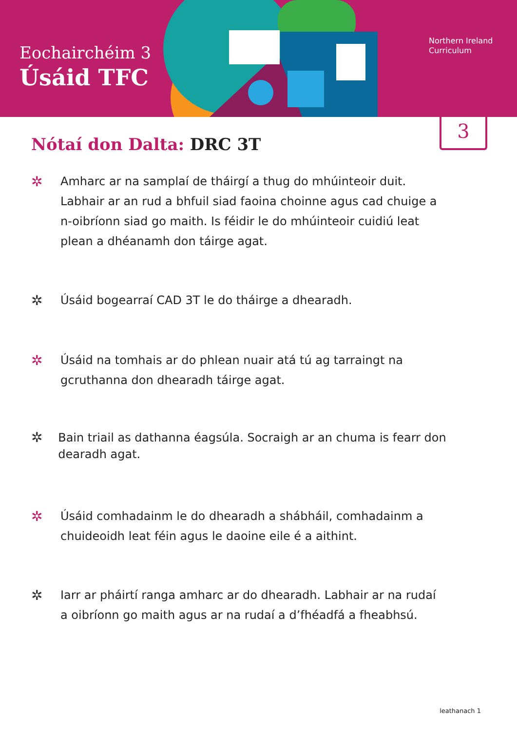Eochairchéim 3
Úsáid TFC
Northern Ireland
Curriculum
3
Nótaí don Dalta: DRC 3T
✲
Amharc ar na samplaí de tháirgí a thug do mhúinteoir duit.
Labhair ar an rud a bhfuil siad faoina choinne agus cad chuige a
n-oibríonn siad go maith. Is féidir le do mhúinteoir cuidiú leat
plean a dhéanamh don táirge agat.
✲
Úsáid bogearraí CAD 3T le do tháirge a dhearadh.
✲
Úsáid na tomhais ar do phlean nuair atá tú ag tarraingt na
gcruthanna don dhearadh táirge agat.
✲
Bain triail as dathanna éagsúla. Socraigh ar an chuma is fearr don dearadh agat.
✲
Úsáid comhadainm le do dhearadh a shábháil, comhadainm a
chuideoidh leat féin agus le daoine eile é a aithint.
✲
Iarr ar pháirtí ranga amharc ar do dhearadh. Labhair ar na rudaí
a oibríonn go maith agus ar na rudaí a d’fhéadfá a fheabhsú.
leathanach 1